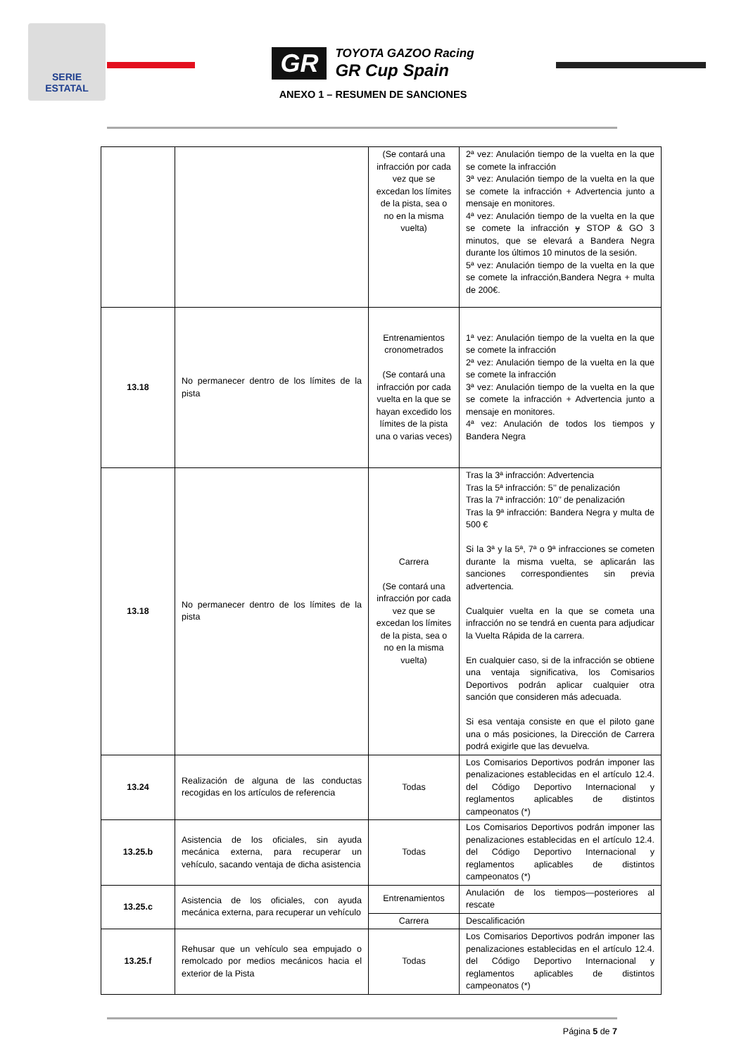SERIE
ESTATAL
GR TOYOTA GAZOO Racing
GR Cup Spain
ANEXO 1 – RESUMEN DE SANCIONES
| | | (Se contará una infracción por cada vez que se excedan los límites de la pista, sea o no en la misma vuelta) | 2ª vez: Anulación tiempo de la vuelta en la que se comete la infracción 3ª vez: Anulación tiempo de la vuelta en la que se comete la infracción + Advertencia junto a mensaje en monitores. 4ª vez: Anulación tiempo de la vuelta en la que se comete la infracción y STOP & GO 3 minutos, que se elevará a Bandera Negra durante los últimos 10 minutos de la sesión. 5ª vez: Anulación tiempo de la vuelta en la que se comete la infracción,Bandera Negra + multa de 200€. |
| 13.18 | No permanecer dentro de los límites de la pista | Entrenamientos cronometrados (Se contará una infracción por cada vuelta en la que se hayan excedido los límites de la pista una o varias veces) | 1ª vez: Anulación tiempo de la vuelta en la que se comete la infracción 2ª vez: Anulación tiempo de la vuelta en la que se comete la infracción 3ª vez: Anulación tiempo de la vuelta en la que se comete la infracción + Advertencia junto a mensaje en monitores. 4ª vez: Anulación de todos los tiempos y Bandera Negra |
| 13.18 | No permanecer dentro de los límites de la pista | Carrera (Se contará una infracción por cada vez que se excedan los límites de la pista, sea o no en la misma vuelta) | Tras la 3ª infracción: Advertencia Tras la 5ª infracción: 5’’ de penalización Tras la 7ª infracción: 10’’ de penalización Tras la 9ª infracción: Bandera Negra y multa de 500 € Si la 3ª y la 5ª, 7ª o 9ª infracciones se cometen durante la misma vuelta, se aplicarán las sanciones correspondientes sin previa advertencia. Cualquier vuelta en la que se cometa una infracción no se tendrá en cuenta para adjudicar la Vuelta Rápida de la carrera. En cualquier caso, si de la infracción se obtiene una ventaja significativa, los Comisarios Deportivos podrán aplicar cualquier otra sanción que consideren más adecuada. Si esa ventaja consiste en que el piloto gane una o más posiciones, la Dirección de Carrera podrá exigirle que las devuelva. |
| 13.24 | Realización de alguna de las conductas recogidas en los artículos de referencia | Todas | Los Comisarios Deportivos podrán imponer las penalizaciones establecidas en el artículo 12.4. del Código Deportivo Internacional y reglamentos aplicables de distintos campeonatos (*) |
| 13.25.b | Asistencia de los oficiales, sin ayuda mecánica externa, para recuperar un vehículo, sacando ventaja de dicha asistencia | Todas | Los Comisarios Deportivos podrán imponer las penalizaciones establecidas en el artículo 12.4. del Código Deportivo Internacional y reglamentos aplicables de distintos campeonatos (*) |
| 13.25.c | Asistencia de los oficiales, con ayuda mecánica externa, para recuperar un vehículo | Entrenamientos | Anulación de los tiempos—posteriores al rescate |
| | | Carrera | Descalificación |
| 13.25.f | Rehusar que un vehículo sea empujado o remolcado por medios mecánicos hacia el exterior de la Pista | Todas | Los Comisarios Deportivos podrán imponer las penalizaciones establecidas en el artículo 12.4. del Código Deportivo Internacional y reglamentos aplicables de distintos campeonatos (*) |
Página 5 de 7